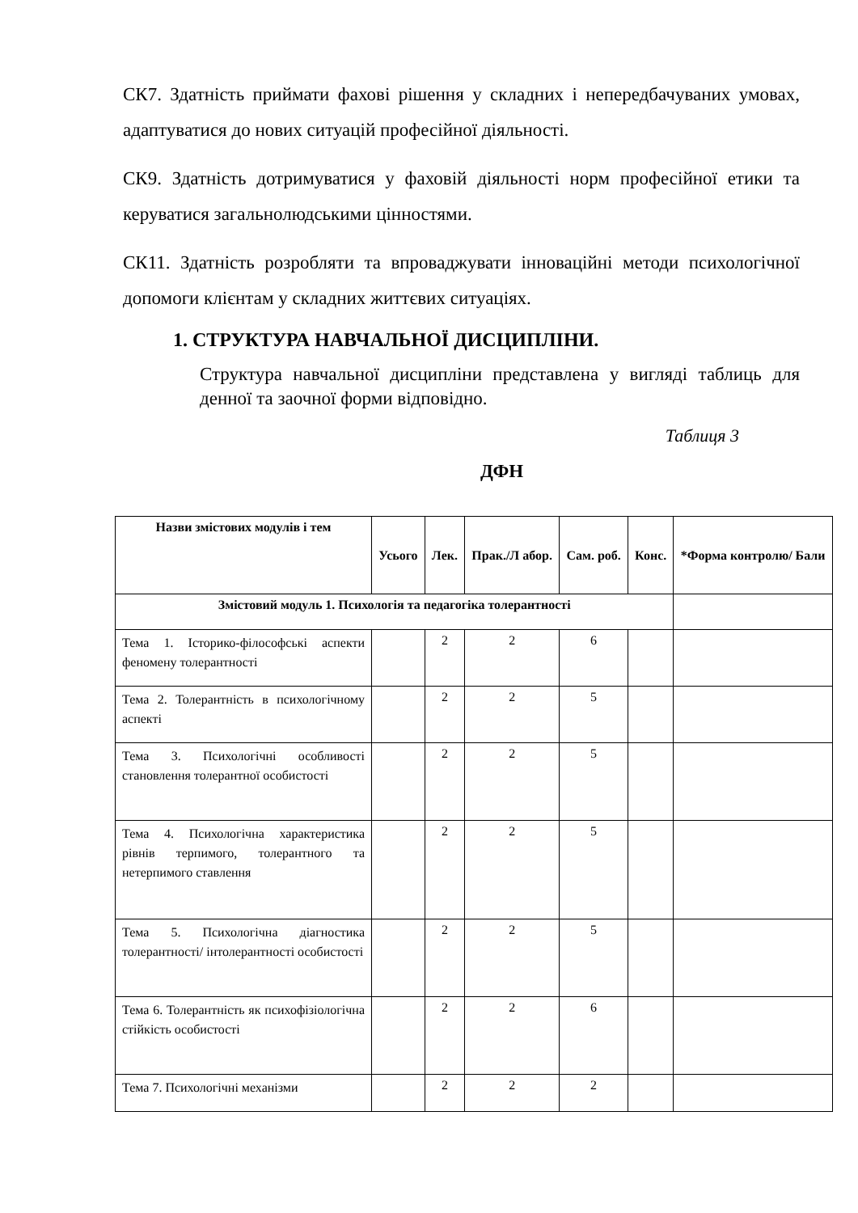СК7. Здатність приймати фахові рішення у складних і непередбачуваних умовах, адаптуватися до нових ситуацій професійної діяльності.
СК9. Здатність дотримуватися у фаховій діяльності норм професійної етики та керуватися загальнолюдськими цінностями.
СК11. Здатність розробляти та впроваджувати інноваційні методи психологічної допомоги клієнтам у складних життєвих ситуаціях.
1. СТРУКТУРА НАВЧАЛЬНОЇ ДИСЦИПЛІНИ.
Структура навчальної дисципліни представлена у вигляді таблиць для денної та заочної форми відповідно.
Таблиця 3
ДФН
| Назви змістових модулів і тем | Усього | Лек. | Прак./Л абор. | Сам. роб. | Конс. | *Форма контролю/ Бали |
| --- | --- | --- | --- | --- | --- | --- |
| Змістовий модуль 1. Психологія та педагогіка толерантності | | | | | | |
| Тема 1. Історико-філософські аспекти феномену толерантності | | 2 | 2 | 6 | | |
| Тема 2. Толерантність в психологічному аспекті | | 2 | 2 | 5 | | |
| Тема 3. Психологічні особливості становлення толерантної особистості | | 2 | 2 | 5 | | |
| Тема 4. Психологічна характеристика рівнів терпимого, толерантного та нетерпимого ставлення | | 2 | 2 | 5 | | |
| Тема 5. Психологічна діагностика толерантності/ інтолерантності особистості | | 2 | 2 | 5 | | |
| Тема 6. Толерантність як психофізіологічна стійкість особистості | | 2 | 2 | 6 | | |
| Тема 7. Психологічні механізми | | 2 | 2 | 2 | | |